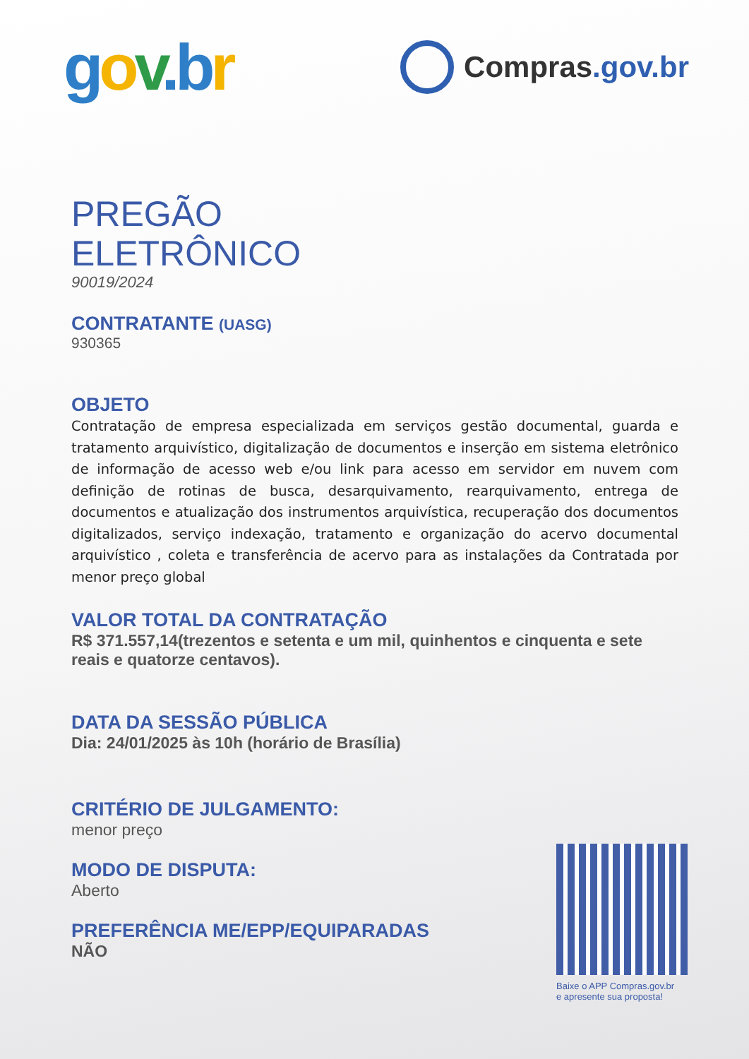gov.b r
Compras.gov.br
PREGÃO
ELETRÔNICO
90019/2024
CONTRATANTE (UASG)
930365
OBJETO
Contratação de empresa especializada em serviços gestão documental, guarda e tratamento arquivístico, digitalização de documentos e inserção em sistema eletrônico de informação de acesso web e/ou link para acesso em servidor em nuvem com definição de rotinas de busca, desarquivamento, rearquivamento, entrega de documentos e atualização dos instrumentos arquivística, recuperação dos documentos digitalizados, serviço indexação, tratamento e organização do acervo documental arquivístico , coleta e transferência de acervo para as instalações da Contratada por menor preço global
VALOR TOTAL DA CONTRATAÇÃO
R$ 371.557,14(trezentos e setenta e um mil, quinhentos e cinquenta e sete reais e quatorze centavos).
DATA DA SESSÃO PÚBLICA
Dia: 24/01/2025 às 10h (horário de Brasília)
CRITÉRIO DE JULGAMENTO:
menor preço
MODO DE DISPUTA:
Aberto
PREFERÊNCIA ME/EPP/EQUIPARADAS
NÃO
Baixe o APP Compras.gov.br
e apresente sua proposta!